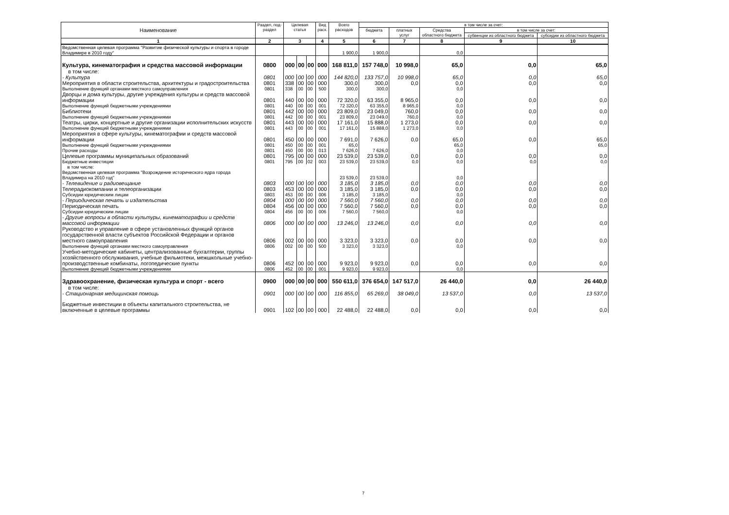| Наименование | Раздел, под- раздел | Целевая статья | | | Вид расх. | Всего расходов | в том числе за счет: | | | | |
| --- | --- | --- | --- | --- | --- | --- | --- | --- | --- | --- | --- |
| | | | | | | | бюджета | платных услуг | Средства областного бюджета | в том числе за счет: | |
| | | | | | | | | | | субвенции из областного бюджета | субсидии из областного бюджета |
| 1 | 2 | 3 | | | 4 | 5 | 6 | 7 | 8 | 9 | 10 |
| Ведомственная целевая программа "Развитие физической культуры и спорта в городе Владимире в 2010 году" | | | | | | 1 900,0 | 1 900,0 | | 0,0 | | |
| Культура, кинематография и средства массовой информации | 0800 | 000 | 00 | 00 | 000 | 168 811,0 | 157 748,0 | 10 998,0 | 65,0 | 0,0 | 65,0 |
| в том числе: | | | | | | | | | | | |
| - Культура | 0801 | 000 | 00 | 00 | 000 | 144 820,0 | 133 757,0 | 10 998,0 | 65,0 | 0,0 | 65,0 |
| Мероприятия в области строительства, архитектуры и градостроительства | 0801 | 338 | 00 | 00 | 000 | 300,0 | 300,0 | 0,0 | 0,0 | 0,0 | 0,0 |
| Выполнение функций органами местного самоуправления | 0801 | 338 | 00 | 00 | 500 | 300,0 | 300,0 | | 0,0 | | |
| Дворцы и дома культуры, другие учреждения культуры и средств массовой информации | 0801 | 440 | 00 | 00 | 000 | 72 320,0 | 63 355,0 | 8 965,0 | 0,0 | 0,0 | 0,0 |
| Выполнение функций бюджетными учреждениями | 0801 | 440 | 00 | 00 | 001 | 72 320,0 | 63 355,0 | 8 965,0 | 0,0 | | |
| Библиотеки | 0801 | 442 | 00 | 00 | 000 | 23 809,0 | 23 049,0 | 760,0 | 0,0 | 0,0 | 0,0 |
| Выполнение функций бюджетными учреждениями | 0801 | 442 | 00 | 00 | 001 | 23 809,0 | 23 049,0 | 760,0 | 0,0 | | |
| Театры, цирки, концертные и другие организации исполнительских искусств | 0801 | 443 | 00 | 00 | 000 | 17 161,0 | 15 888,0 | 1 273,0 | 0,0 | 0,0 | 0,0 |
| Выполнение функций бюджетными учреждениями | 0801 | 443 | 00 | 00 | 001 | 17 161,0 | 15 888,0 | 1 273,0 | 0,0 | | |
| Мероприятия в сфере культуры, кинематографии и средств массовой информации | 0801 | 450 | 00 | 00 | 000 | 7 691,0 | 7 626,0 | 0,0 | 65,0 | 0,0 | 65,0 |
| Выполнение функций бюджетными учреждениями | 0801 | 450 | 00 | 00 | 001 | 65,0 | | | 65,0 | | 65,0 |
| Прочие расходы | 0801 | 450 | 00 | 00 | 013 | 7 626,0 | 7 626,0 | | 0,0 | | |
| Целевые программы муниципальных образований | 0801 | 795 | 00 | 00 | 000 | 23 539,0 | 23 539,0 | 0,0 | 0,0 | 0,0 | 0,0 |
| Бюджетные инвестиции | 0801 | 795 | 00 | 02 | 003 | 23 539,0 | 23 539,0 | 0,0 | 0,0 | 0,0 | 0,0 |
| в том числе: | | | | | | | | | | | |
| Ведомственная целевая программа "Возрождение исторического ядра города Владимира на 2010 год" | | | | | | 23 539,0 | 23 539,0 | | 0,0 | | |
| - Телевидение и радиовещание | 0803 | 000 | 00 | 00 | 000 | 3 185,0 | 3 185,0 | 0,0 | 0,0 | 0,0 | 0,0 |
| Телерадиокомпании и телеорганизации | 0803 | 453 | 00 | 00 | 000 | 3 185,0 | 3 185,0 | 0,0 | 0,0 | 0,0 | 0,0 |
| Субсидии юридическим лицам | 0803 | 453 | 00 | 00 | 006 | 3 185,0 | 3 185,0 | | 0,0 | | |
| - Периодическая печать и издательства | 0804 | 000 | 00 | 00 | 000 | 7 560,0 | 7 560,0 | 0,0 | 0,0 | 0,0 | 0,0 |
| Периодическая печать | 0804 | 456 | 00 | 00 | 000 | 7 560,0 | 7 560,0 | 0,0 | 0,0 | 0,0 | 0,0 |
| Субсидии юридическим лицам | 0804 | 456 | 00 | 00 | 006 | 7 560,0 | 7 560,0 | | 0,0 | | |
| - Другие вопросы в области культуры, кинематографии и средств массовой информации | 0806 | 000 | 00 | 00 | 000 | 13 246,0 | 13 246,0 | 0,0 | 0,0 | 0,0 | 0,0 |
| Руководство и управление в сфере установленных функций органов государственной власти субъектов Российской Федерации и органов местного самоуправления | 0806 | 002 | 00 | 00 | 000 | 3 323,0 | 3 323,0 | 0,0 | 0,0 | 0,0 | 0,0 |
| Выполнение функций органами местного самоуправления | 0806 | 002 | 00 | 00 | 500 | 3 323,0 | 3 323,0 | | 0,0 | | |
| Учебно-методические кабинеты, централизованные бухгалтерии, группы хозяйственного обслуживания, учебные фильмотеки, межшкольные учебно-производственные комбинаты, логопедические пункты | 0806 | 452 | 00 | 00 | 000 | 9 923,0 | 9 923,0 | 0,0 | 0,0 | 0,0 | 0,0 |
| Выполнение функций бюджетными учреждениями | 0806 | 452 | 00 | 00 | 001 | 9 923,0 | 9 923,0 | | 0,0 | | |
| Здравоохранение, физическая культура и спорт - всего | 0900 | 000 | 00 | 00 | 000 | 550 611,0 | 376 654,0 | 147 517,0 | 26 440,0 | 0,0 | 26 440,0 |
| в том числе: | | | | | | | | | | | |
| - Стационарная медицинская помощь | 0901 | 000 | 00 | 00 | 000 | 116 855,0 | 65 269,0 | 38 049,0 | 13 537,0 | 0,0 | 13 537,0 |
| Бюджетные инвестиции в объекты капитального строительства, не включенные в целевые программы | 0901 | 102 | 00 | 00 | 000 | 22 488,0 | 22 488,0 | 0,0 | 0,0 | 0,0 | 0,0 |
7